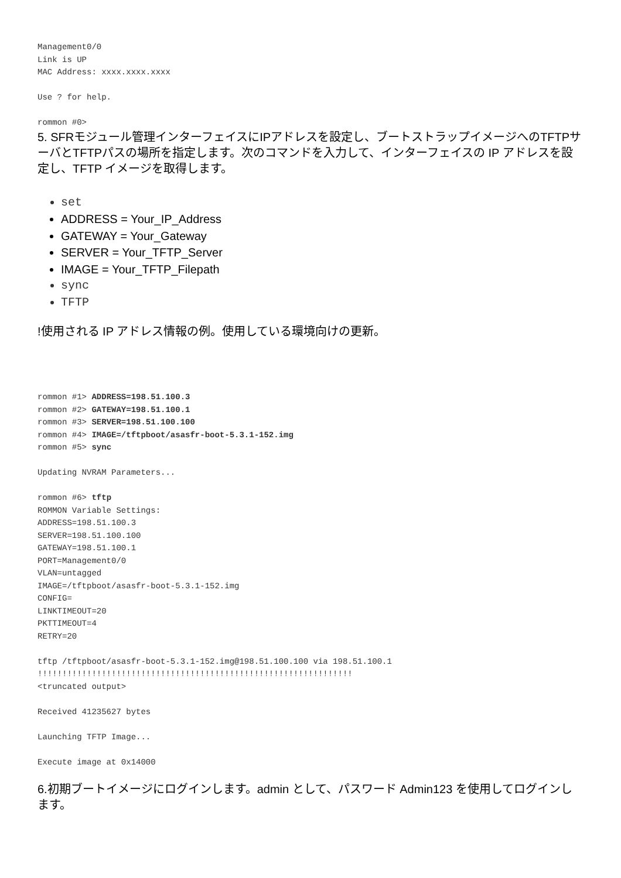Management0/0
Link is UP
MAC Address: xxxx.xxxx.xxxx

Use ? for help.

rommon #0>
5. SFRモジュール管理インターフェイスにIPアドレスを設定し、ブートストラップイメージへのTFTPサーバとTFTPパスの場所を指定します。次のコマンドを入力して、インターフェイスの IP アドレスを設定し、TFTP イメージを取得します。
set
ADDRESS = Your_IP_Address
GATEWAY = Your_Gateway
SERVER = Your_TFTP_Server
IMAGE = Your_TFTP_Filepath
sync
TFTP
!使用される IP アドレス情報の例。使用している環境向けの更新。
rommon #1> ADDRESS=198.51.100.3
rommon #2> GATEWAY=198.51.100.1
rommon #3> SERVER=198.51.100.100
rommon #4> IMAGE=/tftpboot/asasfr-boot-5.3.1-152.img
rommon #5> sync

Updating NVRAM Parameters...

rommon #6> tftp
ROMMON Variable Settings:
ADDRESS=198.51.100.3
SERVER=198.51.100.100
GATEWAY=198.51.100.1
PORT=Management0/0
VLAN=untagged
IMAGE=/tftpboot/asasfr-boot-5.3.1-152.img
CONFIG=
LINKTIMEOUT=20
PKTTIMEOUT=4
RETRY=20

tftp /tftpboot/asasfr-boot-5.3.1-152.img@198.51.100.100 via 198.51.100.1
!!!!!!!!!!!!!!!!!!!!!!!!!!!!!!!!!!!!!!!!!!!!!!!!!!!!!!!!!!!!!!!!
<truncated output>

Received 41235627 bytes

Launching TFTP Image...

Execute image at 0x14000
6.初期ブートイメージにログインします。admin として、パスワード Admin123 を使用してログインします。